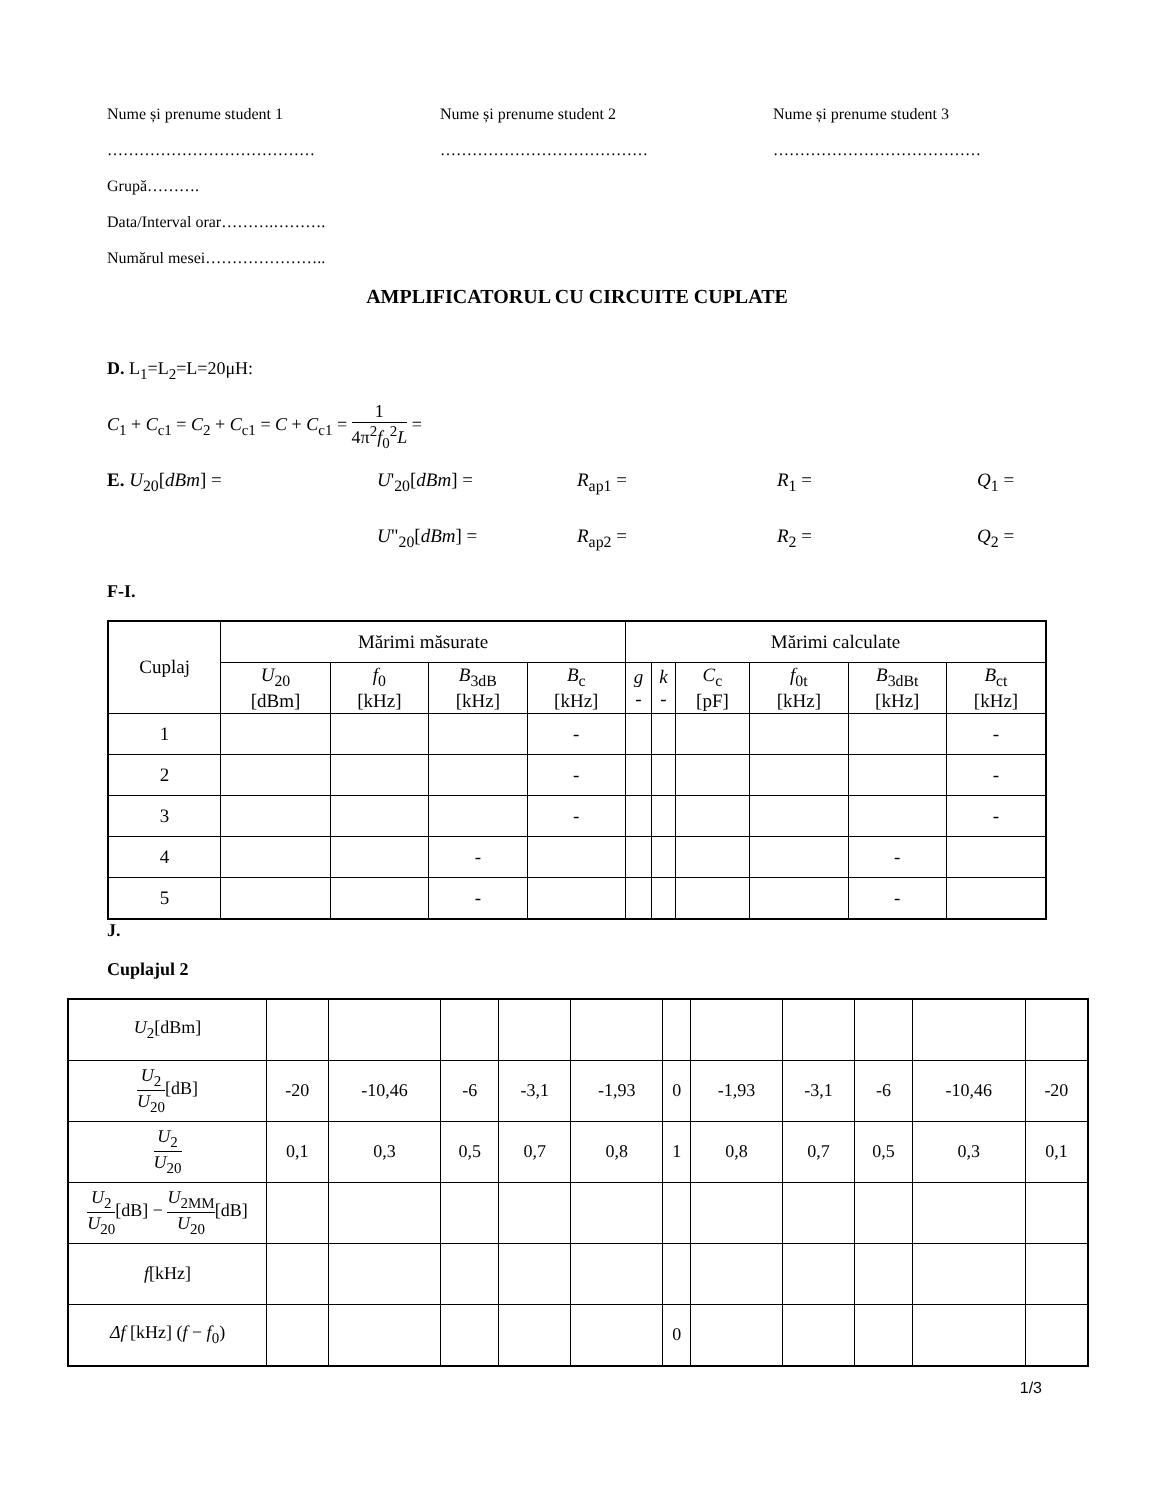Nume și prenume student 1 Nume și prenume student 2 Nume și prenume student 3
………………………………… ………………………………… …………………………………
Grupă……….
Data/Interval orar……….……….
Numărul mesei…………………..
AMPLIFICATORUL CU CIRCUITE CUPLATE
D. L<sub>1</sub>=L<sub>2</sub>=L=20μH:
C<sub>1</sub> + C<sub>c1</sub> = C<sub>2</sub> + C<sub>c1</sub> = C + C<sub>c1</sub> = 1 4π<sup>2</sup>f<sub>0</sub><sup>2</sup>L =
E. U<sub>20</sub>[dBm] = U'<sub>20</sub>[dBm] = R<sub>ap1</sub> = R<sub>1</sub> = Q<sub>1</sub> =
U"<sub>20</sub>[dBm] = R<sub>ap2</sub> = R<sub>2</sub> = Q<sub>2</sub> =
F-I.
| Cuplaj | Mărimi măsurate | | | | Mărimi calculate | | | | | |
| --- | --- | --- | --- | --- | --- | --- | --- | --- | --- | --- |
| | U<sub>20</sub> [dBm] | f<sub>0</sub> [kHz] | B<sub>3dB</sub> [kHz] | B<sub>c</sub> [kHz] | g - | k - | C<sub>c</sub> [pF] | f<sub>0t</sub> [kHz] | B<sub>3dBt</sub> [kHz] | B<sub>ct</sub> [kHz] |
| 1 | | | | - | | | | | | - |
| 2 | | | | - | | | | | | - |
| 3 | | | | - | | | | | | - |
| 4 | | | - | | | | | | - | |
| 5 | | | - | | | | | | - | |
J.
Cuplajul 2
| U<sub>2</sub>[dBm] | | | | | | | | | | | |
| U<sub>2</sub> U<sub>20</sub> [dB] | -20 | -10,46 | -6 | -3,1 | -1,93 | 0 | -1,93 | -3,1 | -6 | -10,46 | -20 |
| U<sub>2</sub> U<sub>20</sub> | 0,1 | 0,3 | 0,5 | 0,7 | 0,8 | 1 | 0,8 | 0,7 | 0,5 | 0,3 | 0,1 |
| U<sub>2</sub> U<sub>20</sub> [dB] − U<sub>2MM</sub> U<sub>20</sub> [dB] | | | | | | | | | | | |
| f [kHz] | | | | | | | | | | | |
| Δf [kHz] ( f − f<sub>0</sub>) | | | | | | 0 | | | | | |
1/3